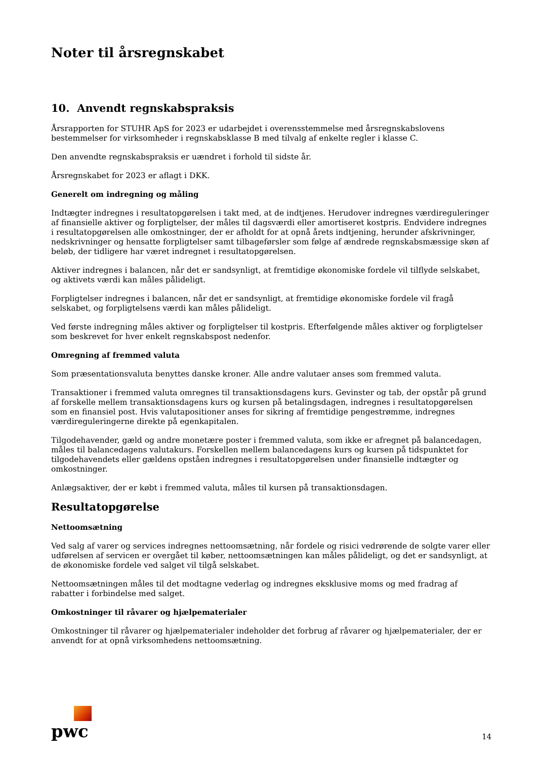Noter til årsregnskabet
10. Anvendt regnskabspraksis
Årsrapporten for STUHR ApS for 2023 er udarbejdet i overensstemmelse med årsregnskabslovens bestemmelser for virksomheder i regnskabsklasse B med tilvalg af enkelte regler i klasse C.
Den anvendte regnskabspraksis er uændret i forhold til sidste år.
Årsregnskabet for 2023 er aflagt i DKK.
Generelt om indregning og måling
Indtægter indregnes i resultatopgørelsen i takt med, at de indtjenes. Herudover indregnes værdireguleringer af finansielle aktiver og forpligtelser, der måles til dagsværdi eller amortiseret kostpris. Endvidere indregnes i resultatopgørelsen alle omkostninger, der er afholdt for at opnå årets indtjening, herunder afskrivninger, nedskrivninger og hensatte forpligtelser samt tilbageførsler som følge af ændrede regnskabsmæssige skøn af beløb, der tidligere har været indregnet i resultatopgørelsen.
Aktiver indregnes i balancen, når det er sandsynligt, at fremtidige økonomiske fordele vil tilflyde selskabet, og aktivets værdi kan måles pålideligt.
Forpligtelser indregnes i balancen, når det er sandsynligt, at fremtidige økonomiske fordele vil fragå selskabet, og forpligtelsens værdi kan måles pålideligt.
Ved første indregning måles aktiver og forpligtelser til kostpris. Efterfølgende måles aktiver og forpligtelser som beskrevet for hver enkelt regnskabspost nedenfor.
Omregning af fremmed valuta
Som præsentationsvaluta benyttes danske kroner. Alle andre valutaer anses som fremmed valuta.
Transaktioner i fremmed valuta omregnes til transaktionsdagens kurs. Gevinster og tab, der opstår på grund af forskelle mellem transaktionsdagens kurs og kursen på betalingsdagen, indregnes i resultatopgørelsen som en finansiel post. Hvis valutapositioner anses for sikring af fremtidige pengestrømme, indregnes værdireguleringerne direkte på egenkapitalen.
Tilgodehavender, gæld og andre monetære poster i fremmed valuta, som ikke er afregnet på balancedagen, måles til balancedagens valutakurs. Forskellen mellem balancedagens kurs og kursen på tidspunktet for tilgodehavendets eller gældens opståen indregnes i resultatopgørelsen under finansielle indtægter og omkostninger.
Anlægsaktiver, der er købt i fremmed valuta, måles til kursen på transaktionsdagen.
Resultatopgørelse
Nettoomsætning
Ved salg af varer og services indregnes nettoomsætning, når fordele og risici vedrørende de solgte varer eller udførelsen af servicen er overgået til køber, nettoomsætningen kan måles pålideligt, og det er sandsynligt, at de økonomiske fordele ved salget vil tilgå selskabet.
Nettoomsætningen måles til det modtagne vederlag og indregnes eksklusive moms og med fradrag af rabatter i forbindelse med salget.
Omkostninger til råvarer og hjælpematerialer
Omkostninger til råvarer og hjælpematerialer indeholder det forbrug af råvarer og hjælpematerialer, der er anvendt for at opnå virksomhedens nettoomsætning.
pwc
14